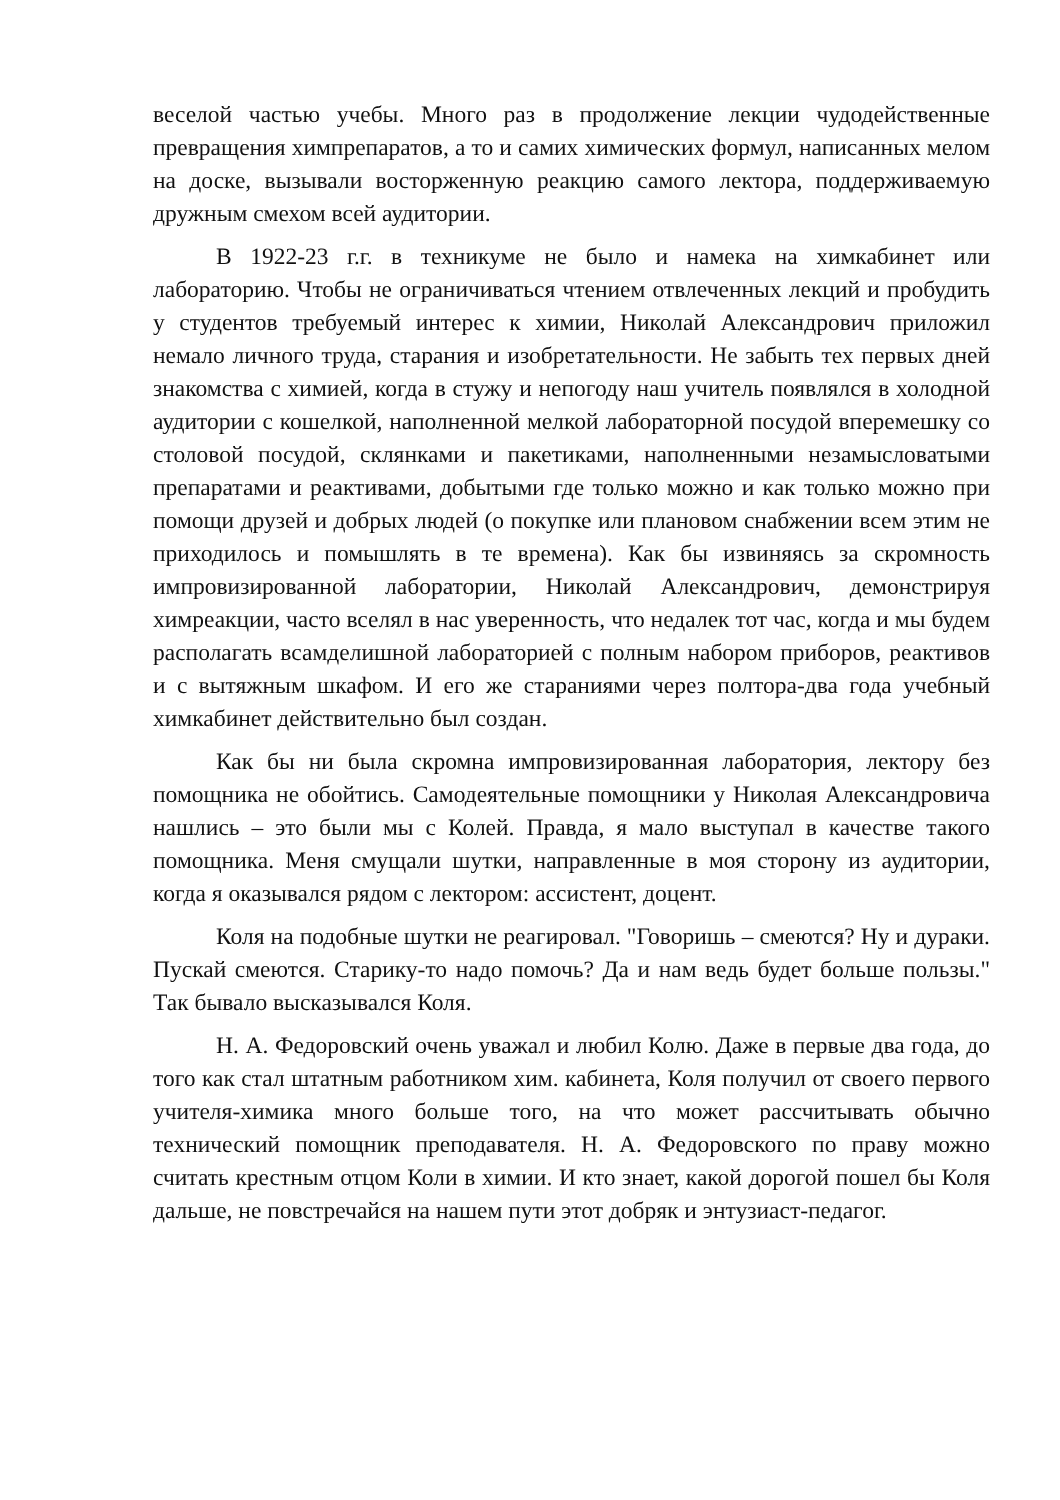веселой частью учебы. Много раз в продолжение лекции чудодейственные превращения химпрепаратов, а то и самих химических формул, написанных мелом на доске, вызывали восторженную реакцию самого лектора, поддерживаемую дружным смехом всей аудитории.
В 1922-23 г.г. в техникуме не было и намека на химкабинет или лабораторию. Чтобы не ограничиваться чтением отвлеченных лекций и пробудить у студентов требуемый интерес к химии, Николай Александрович приложил немало личного труда, старания и изобретательности. Не забыть тех первых дней знакомства с химией, когда в стужу и непогоду наш учитель появлялся в холодной аудитории с кошелкой, наполненной мелкой лабораторной посудой вперемешку со столовой посудой, склянками и пакетиками, наполненными незамысловатыми препаратами и реактивами, добытыми где только можно и как только можно при помощи друзей и добрых людей (о покупке или плановом снабжении всем этим не приходилось и помышлять в те времена). Как бы извиняясь за скромность импровизированной лаборатории, Николай Александрович, демонстрируя химреакции, часто вселял в нас уверенность, что недалек тот час, когда и мы будем располагать всамделишной лабораторией с полным набором приборов, реактивов и с вытяжным шкафом. И его же стараниями через полтора-два года учебный химкабинет действительно был создан.
Как бы ни была скромна импровизированная лаборатория, лектору без помощника не обойтись. Самодеятельные помощники у Николая Александровича нашлись – это были мы с Колей. Правда, я мало выступал в качестве такого помощника. Меня смущали шутки, направленные в моя сторону из аудитории, когда я оказывался рядом с лектором: ассистент, доцент.
Коля на подобные шутки не реагировал. "Говоришь – смеются? Ну и дураки. Пускай смеются. Старику-то надо помочь? Да и нам ведь будет больше пользы." Так бывало высказывался Коля.
Н. А. Федоровский очень уважал и любил Колю. Даже в первые два года, до того как стал штатным работником хим. кабинета, Коля получил от своего первого учителя-химика много больше того, на что может рассчитывать обычно технический помощник преподавателя. Н. А. Федоровского по праву можно считать крестным отцом Коли в химии. И кто знает, какой дорогой пошел бы Коля дальше, не повстречайся на нашем пути этот добряк и энтузиаст-педагог.